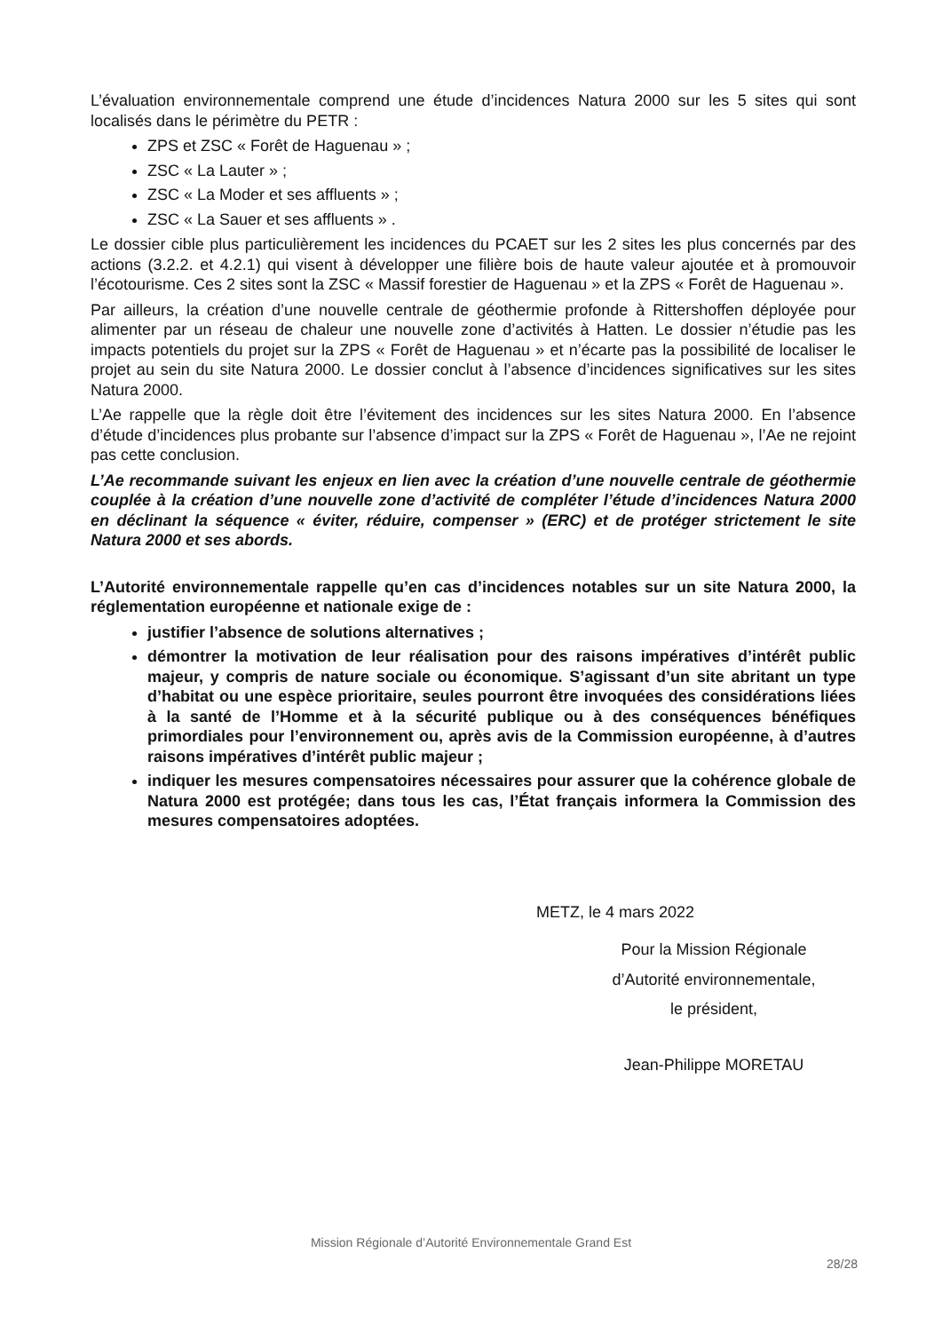L’évaluation environnementale comprend une étude d’incidences Natura 2000 sur les 5 sites qui sont localisés dans le périmètre du PETR :
ZPS et ZSC « Forêt de Haguenau » ;
ZSC « La Lauter » ;
ZSC « La Moder et ses affluents » ;
ZSC « La Sauer et ses affluents » .
Le dossier cible plus particulièrement les incidences du PCAET sur les 2 sites les plus concernés par des actions (3.2.2. et 4.2.1) qui visent à développer une filière bois de haute valeur ajoutée et à promouvoir l’écotourisme. Ces 2 sites sont la ZSC « Massif forestier de Haguenau » et la ZPS « Forêt de Haguenau ».
Par ailleurs, la création d’une nouvelle centrale de géothermie profonde à Rittershoffen déployée pour alimenter par un réseau de chaleur une nouvelle zone d’activités à Hatten. Le dossier n’étudie pas les impacts potentiels du projet sur la ZPS « Forêt de Haguenau » et n’écarte pas la possibilité de localiser le projet au sein du site Natura 2000. Le dossier conclut à l’absence d’incidences significatives sur les sites Natura 2000.
L’Ae rappelle que la règle doit être l’évitement des incidences sur les sites Natura 2000. En l’absence d’étude d’incidences plus probante sur l’absence d’impact sur la ZPS « Forêt de Haguenau », l’Ae ne rejoint pas cette conclusion.
L’Ae recommande suivant les enjeux en lien avec la création d’une nouvelle centrale de géothermie couplée à la création d’une nouvelle zone d’activité de compléter l’étude d’incidences Natura 2000 en déclinant la séquence « éviter, réduire, compenser » (ERC) et de protéger strictement le site Natura 2000 et ses abords.
L’Autorité environnementale rappelle qu’en cas d’incidences notables sur un site Natura 2000, la réglementation européenne et nationale exige de :
justifier l’absence de solutions alternatives ;
démontrer la motivation de leur réalisation pour des raisons impératives d’intérêt public majeur, y compris de nature sociale ou économique. S’agissant d’un site abritant un type d’habitat ou une espèce prioritaire, seules pourront être invoquées des considérations liées à la santé de l’Homme et à la sécurité publique ou à des conséquences bénéfiques primordiales pour l’environnement ou, après avis de la Commission européenne, à d’autres raisons impératives d’intérêt public majeur ;
indiquer les mesures compensatoires nécessaires pour assurer que la cohérence globale de Natura 2000 est protégée; dans tous les cas, l’État français informera la Commission des mesures compensatoires adoptées.
METZ, le 4 mars 2022
Pour la Mission Régionale
d’Autorité environnementale,
le président,
Jean-Philippe MORETAU
Mission Régionale d’Autorité Environnementale Grand Est
28/28